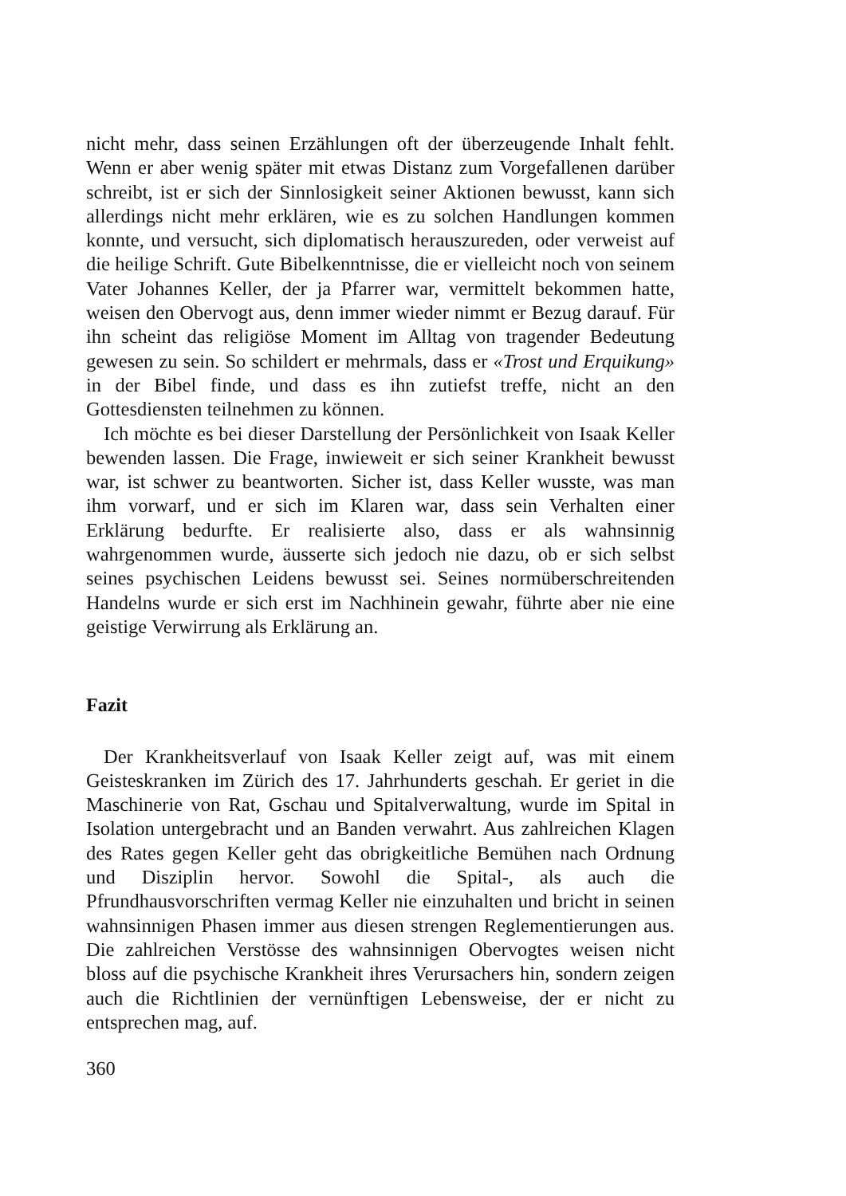nicht mehr, dass seinen Erzählungen oft der überzeugende Inhalt fehlt. Wenn er aber wenig später mit etwas Distanz zum Vorgefallenen darüber schreibt, ist er sich der Sinnlosigkeit seiner Aktionen bewusst, kann sich allerdings nicht mehr erklären, wie es zu solchen Handlungen kommen konnte, und versucht, sich diplomatisch herauszureden, oder verweist auf die heilige Schrift. Gute Bibelkenntnisse, die er vielleicht noch von seinem Vater Johannes Keller, der ja Pfarrer war, vermittelt bekommen hatte, weisen den Obervogt aus, denn immer wieder nimmt er Bezug darauf. Für ihn scheint das religiöse Moment im Alltag von tragender Bedeutung gewesen zu sein. So schildert er mehrmals, dass er «Trost und Erquikung» in der Bibel finde, und dass es ihn zutiefst treffe, nicht an den Gottesdiensten teilnehmen zu können.
Ich möchte es bei dieser Darstellung der Persönlichkeit von Isaak Keller bewenden lassen. Die Frage, inwieweit er sich seiner Krankheit bewusst war, ist schwer zu beantworten. Sicher ist, dass Keller wusste, was man ihm vorwarf, und er sich im Klaren war, dass sein Verhalten einer Erklärung bedurfte. Er realisierte also, dass er als wahnsinnig wahrgenommen wurde, äusserte sich jedoch nie dazu, ob er sich selbst seines psychischen Leidens bewusst sei. Seines normüberschreitenden Handelns wurde er sich erst im Nachhinein gewahr, führte aber nie eine geistige Verwirrung als Erklärung an.
Fazit
Der Krankheitsverlauf von Isaak Keller zeigt auf, was mit einem Geisteskranken im Zürich des 17. Jahrhunderts geschah. Er geriet in die Maschinerie von Rat, Gschau und Spitalverwaltung, wurde im Spital in Isolation untergebracht und an Banden verwahrt. Aus zahlreichen Klagen des Rates gegen Keller geht das obrigkeitliche Bemühen nach Ordnung und Disziplin hervor. Sowohl die Spital-, als auch die Pfrundhausvorschriften vermag Keller nie einzuhalten und bricht in seinen wahnsinnigen Phasen immer aus diesen strengen Reglementierungen aus. Die zahlreichen Verstösse des wahnsinnigen Obervogtes weisen nicht bloss auf die psychische Krankheit ihres Verursachers hin, sondern zeigen auch die Richtlinien der vernünftigen Lebensweise, der er nicht zu entsprechen mag, auf.
360